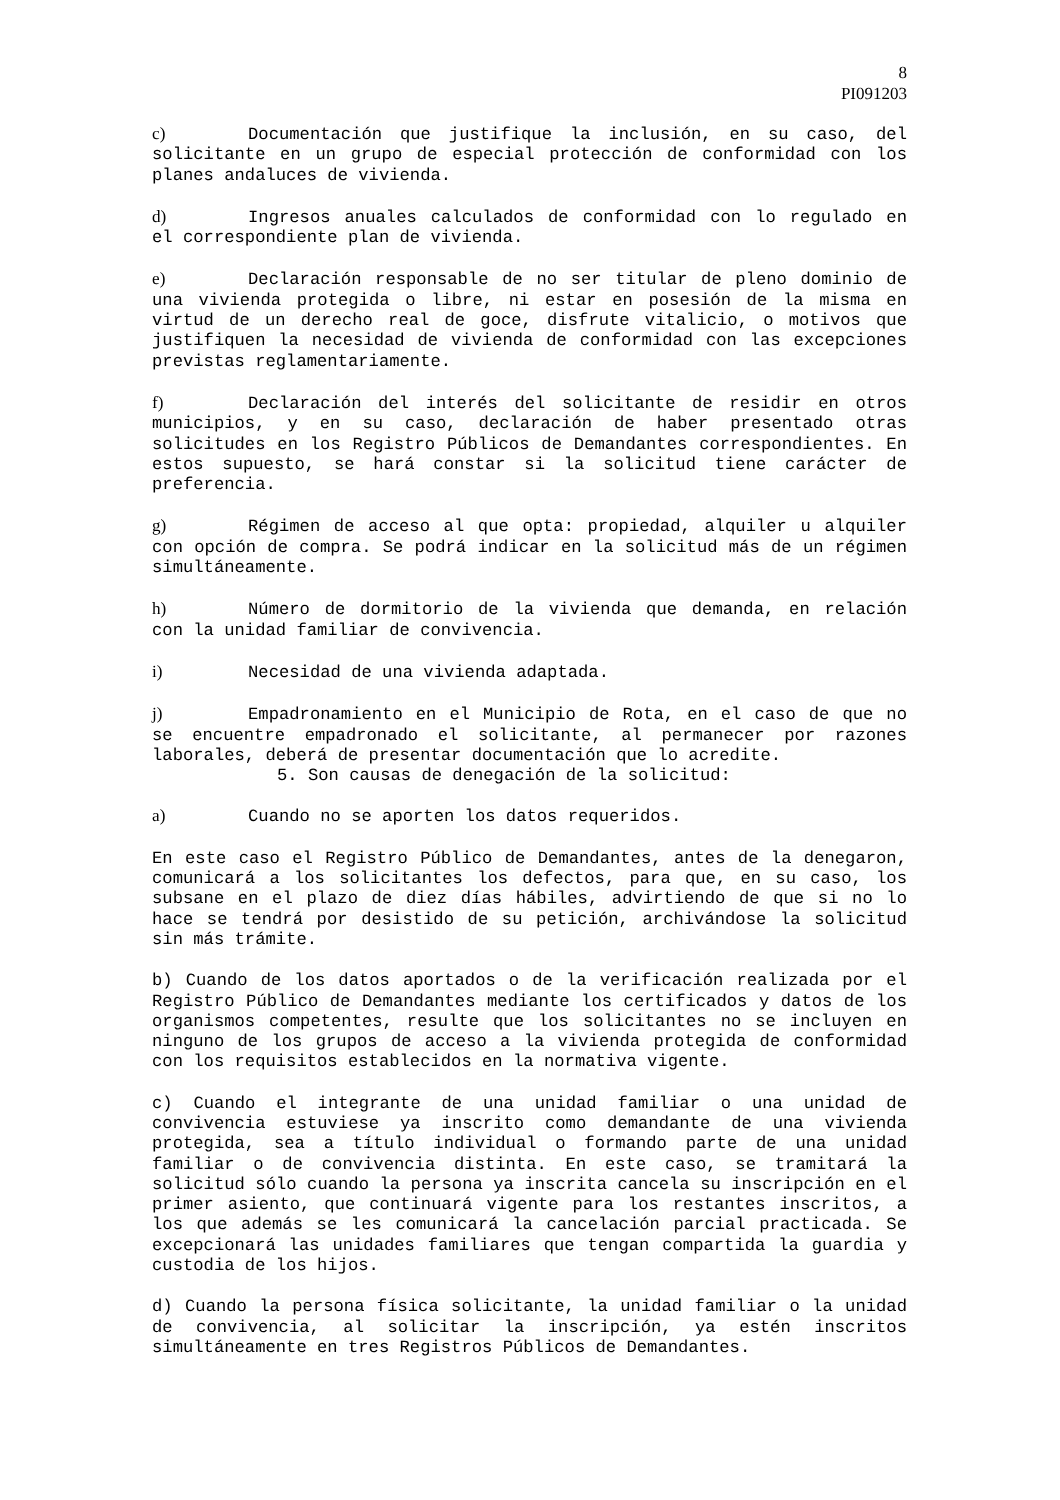8
PI091203
c) Documentación que justifique la inclusión, en su caso, del solicitante en un grupo de especial protección de conformidad con los planes andaluces de vivienda.
d) Ingresos anuales calculados de conformidad con lo regulado en el correspondiente plan de vivienda.
e) Declaración responsable de no ser titular de pleno dominio de una vivienda protegida o libre, ni estar en posesión de la misma en virtud de un derecho real de goce, disfrute vitalicio, o motivos que justifiquen la necesidad de vivienda de conformidad con las excepciones previstas reglamentariamente.
f) Declaración del interés del solicitante de residir en otros municipios, y en su caso, declaración de haber presentado otras solicitudes en los Registro Públicos de Demandantes correspondientes. En estos supuesto, se hará constar si la solicitud tiene carácter de preferencia.
g) Régimen de acceso al que opta: propiedad, alquiler u alquiler con opción de compra. Se podrá indicar en la solicitud más de un régimen simultáneamente.
h) Número de dormitorio de la vivienda que demanda, en relación con la unidad familiar de convivencia.
i) Necesidad de una vivienda adaptada.
j) Empadronamiento en el Municipio de Rota, en el caso de que no se encuentre empadronado el solicitante, al permanecer por razones laborales, deberá de presentar documentación que lo acredite.
5. Son causas de denegación de la solicitud:
a) Cuando no se aporten los datos requeridos.
En este caso el Registro Público de Demandantes, antes de la denegaron, comunicará a los solicitantes los defectos, para que, en su caso, los subsane en el plazo de diez días hábiles, advirtiendo de que si no lo hace se tendrá por desistido de su petición, archivándose la solicitud sin más trámite.
b) Cuando de los datos aportados o de la verificación realizada por el Registro Público de Demandantes mediante los certificados y datos de los organismos competentes, resulte que los solicitantes no se incluyen en ninguno de los grupos de acceso a la vivienda protegida de conformidad con los requisitos establecidos en la normativa vigente.
c) Cuando el integrante de una unidad familiar o una unidad de convivencia estuviese ya inscrito como demandante de una vivienda protegida, sea a título individual o formando parte de una unidad familiar o de convivencia distinta. En este caso, se tramitará la solicitud sólo cuando la persona ya inscrita cancela su inscripción en el primer asiento, que continuará vigente para los restantes inscritos, a los que además se les comunicará la cancelación parcial practicada. Se excepcionará las unidades familiares que tengan compartida la guardia y custodia de los hijos.
d) Cuando la persona física solicitante, la unidad familiar o la unidad de convivencia, al solicitar la inscripción, ya estén inscritos simultáneamente en tres Registros Públicos de Demandantes.